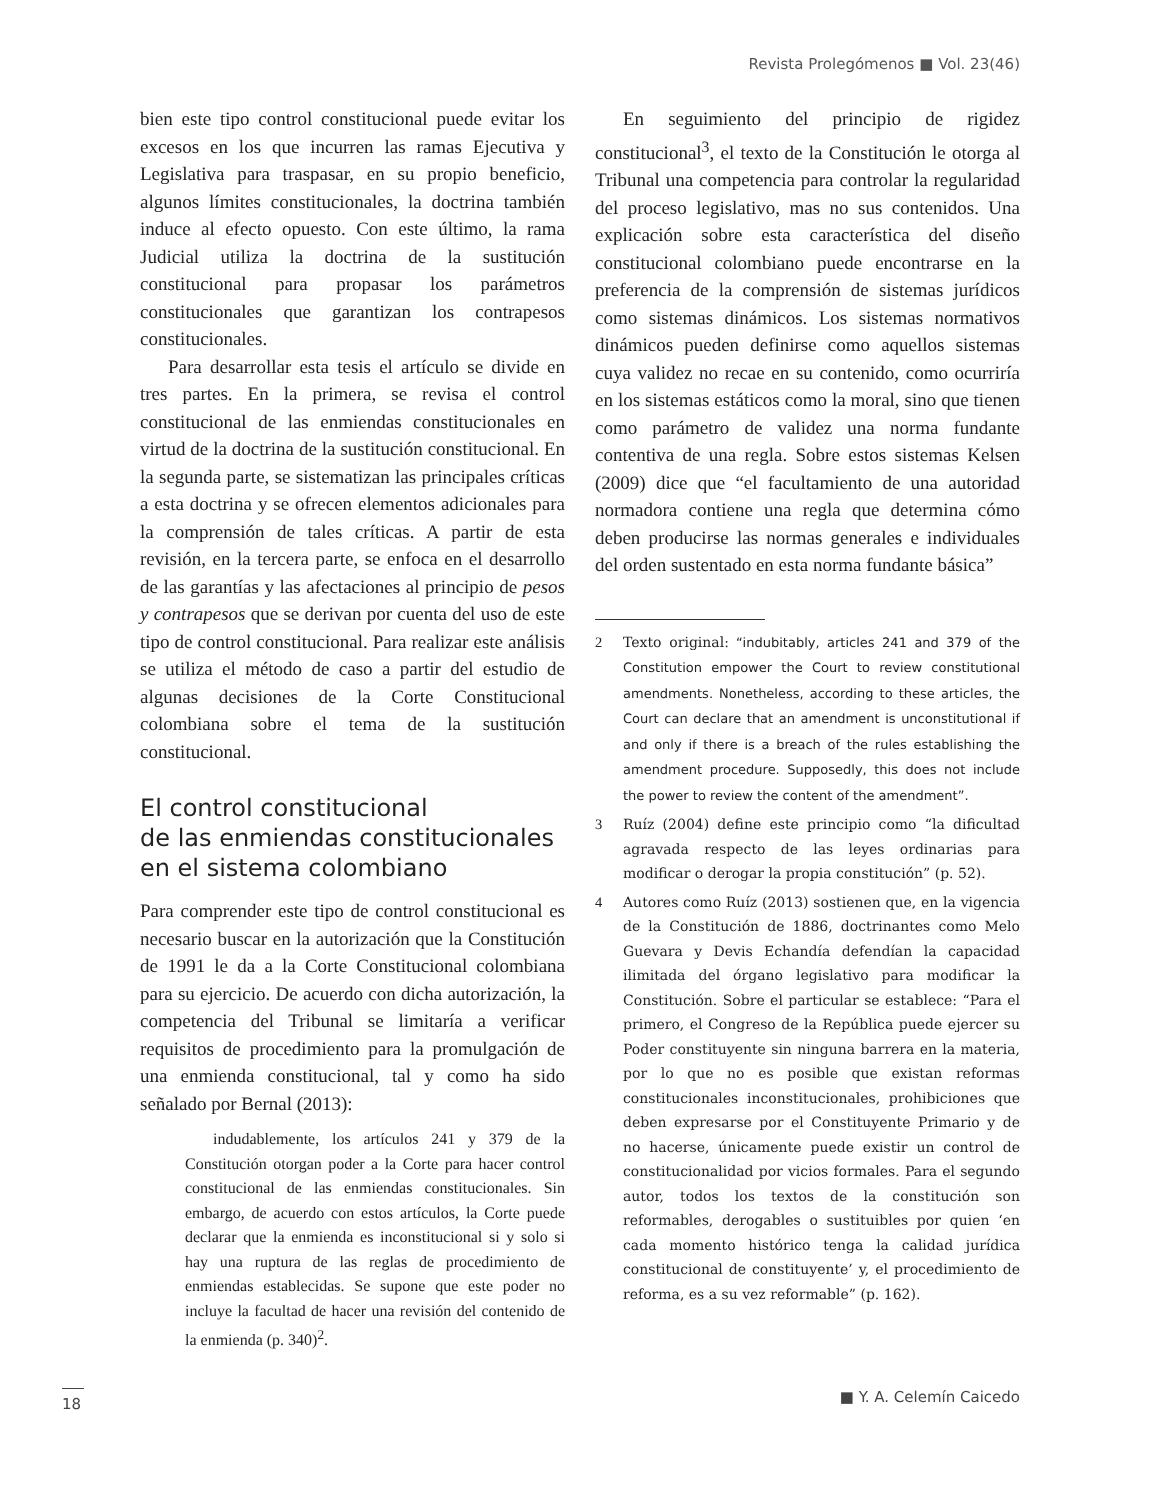Revista Prolegómenos ■ Vol. 23(46)
bien este tipo control constitucional puede evitar los excesos en los que incurren las ramas Ejecutiva y Legislativa para traspasar, en su propio beneficio, algunos límites constitucionales, la doctrina también induce al efecto opuesto. Con este último, la rama Judicial utiliza la doctrina de la sustitución constitucional para propasar los parámetros constitucionales que garantizan los contrapesos constitucionales.
Para desarrollar esta tesis el artículo se divide en tres partes. En la primera, se revisa el control constitucional de las enmiendas constitucionales en virtud de la doctrina de la sustitución constitucional. En la segunda parte, se sistematizan las principales críticas a esta doctrina y se ofrecen elementos adicionales para la comprensión de tales críticas. A partir de esta revisión, en la tercera parte, se enfoca en el desarrollo de las garantías y las afectaciones al principio de pesos y contrapesos que se derivan por cuenta del uso de este tipo de control constitucional. Para realizar este análisis se utiliza el método de caso a partir del estudio de algunas decisiones de la Corte Constitucional colombiana sobre el tema de la sustitución constitucional.
El control constitucional
de las enmiendas constitucionales
en el sistema colombiano
Para comprender este tipo de control constitucional es necesario buscar en la autorización que la Constitución de 1991 le da a la Corte Constitucional colombiana para su ejercicio. De acuerdo con dicha autorización, la competencia del Tribunal se limitaría a verificar requisitos de procedimiento para la promulgación de una enmienda constitucional, tal y como ha sido señalado por Bernal (2013):
indudablemente, los artículos 241 y 379 de la Constitución otorgan poder a la Corte para hacer control constitucional de las enmiendas constitucionales. Sin embargo, de acuerdo con estos artículos, la Corte puede declarar que la enmienda es inconstitucional si y solo si hay una ruptura de las reglas de procedimiento de enmiendas establecidas. Se supone que este poder no incluye la facultad de hacer una revisión del contenido de la enmienda (p. 340)<sup>2</sup>.
En seguimiento del principio de rigidez constitucional<sup>3</sup>, el texto de la Constitución le otorga al Tribunal una competencia para controlar la regularidad del proceso legislativo, mas no sus contenidos. Una explicación sobre esta característica del diseño constitucional colombiano puede encontrarse en la preferencia de la comprensión de sistemas jurídicos como sistemas dinámicos. Los sistemas normativos dinámicos pueden definirse como aquellos sistemas cuya validez no recae en su contenido, como ocurriría en los sistemas estáticos como la moral, sino que tienen como parámetro de validez una norma fundante contentiva de una regla. Sobre estos sistemas Kelsen (2009) dice que “el facultamiento de una autoridad normadora contiene una regla que determina cómo deben producirse las normas generales e individuales del orden sustentado en esta norma fundante básica”
2 Texto original: “indubitably, articles 241 and 379 of the Constitution empower the Court to review constitutional amendments. Nonetheless, according to these articles, the Court can declare that an amendment is unconstitutional if and only if there is a breach of the rules establishing the amendment procedure. Supposedly, this does not include the power to review the content of the amendment”.
3 Ruíz (2004) define este principio como “la dificultad agravada respecto de las leyes ordinarias para modificar o derogar la propia constitución” (p. 52).
4 Autores como Ruíz (2013) sostienen que, en la vigencia de la Constitución de 1886, doctrinantes como Melo Guevara y Devis Echandía defendían la capacidad ilimitada del órgano legislativo para modificar la Constitución. Sobre el particular se establece: “Para el primero, el Congreso de la República puede ejercer su Poder constituyente sin ninguna barrera en la materia, por lo que no es posible que existan reformas constitucionales inconstitucionales, prohibiciones que deben expresarse por el Constituyente Primario y de no hacerse, únicamente puede existir un control de constitucionalidad por vicios formales. Para el segundo autor, todos los textos de la constitución son reformables, derogables o sustituibles por quien ‘en cada momento histórico tenga la calidad jurídica constitucional de constituyente’ y, el procedimiento de reforma, es a su vez reformable” (p. 162).
18
■ Y. A. Celemín Caicedo